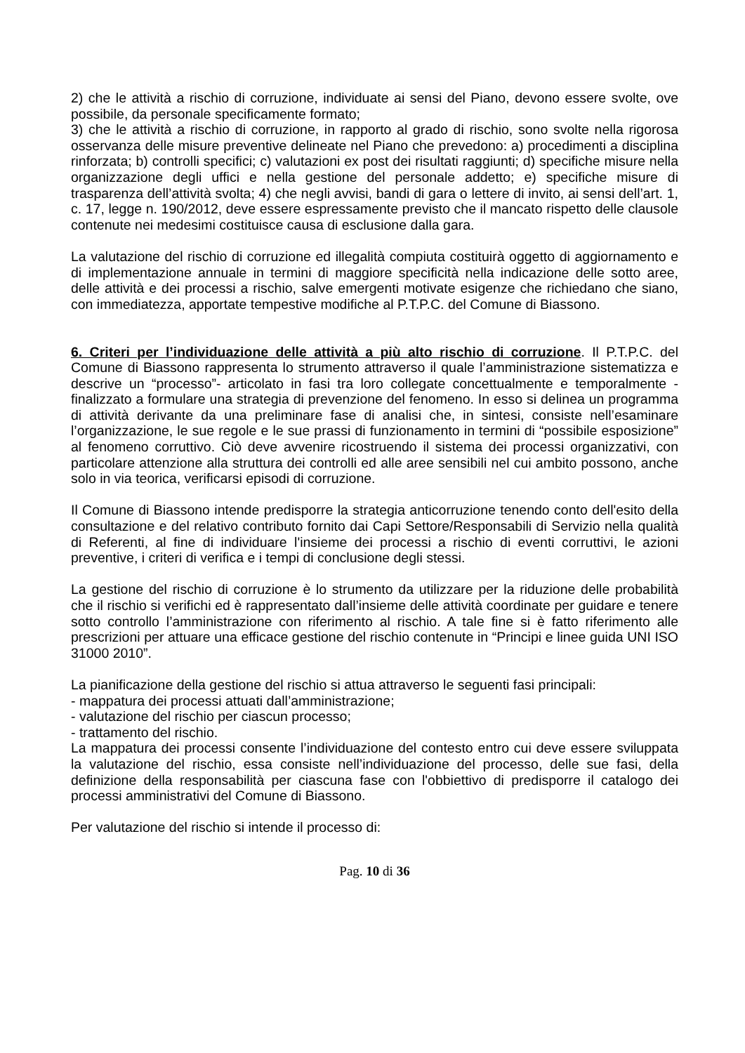2) che le attività a rischio di corruzione, individuate ai sensi del Piano, devono essere svolte, ove possibile, da personale specificamente formato;
3) che le attività a rischio di corruzione, in rapporto al grado di rischio, sono svolte nella rigorosa osservanza delle misure preventive delineate nel Piano che prevedono: a) procedimenti a disciplina rinforzata; b) controlli specifici; c) valutazioni ex post dei risultati raggiunti; d) specifiche misure nella organizzazione degli uffici e nella gestione del personale addetto; e) specifiche misure di trasparenza dell’attività svolta; 4) che negli avvisi, bandi di gara o lettere di invito, ai sensi dell’art. 1, c. 17, legge n. 190/2012, deve essere espressamente previsto che il mancato rispetto delle clausole contenute nei medesimi costituisce causa di esclusione dalla gara.
La valutazione del rischio di corruzione ed illegalità compiuta costituirà oggetto di aggiornamento e di implementazione annuale in termini di maggiore specificità nella indicazione delle sotto aree, delle attività e dei processi a rischio, salve emergenti motivate esigenze che richiedano che siano, con immediatezza, apportate tempestive modifiche al P.T.P.C. del Comune di Biassono.
6. Criteri per l’individuazione delle attività a più alto rischio di corruzione. Il P.T.P.C. del Comune di Biassono rappresenta lo strumento attraverso il quale l’amministrazione sistematizza e descrive un “processo”- articolato in fasi tra loro collegate concettualmente e temporalmente - finalizzato a formulare una strategia di prevenzione del fenomeno. In esso si delinea un programma di attività derivante da una preliminare fase di analisi che, in sintesi, consiste nell’esaminare l’organizzazione, le sue regole e le sue prassi di funzionamento in termini di “possibile esposizione” al fenomeno corruttivo. Ciò deve avvenire ricostruendo il sistema dei processi organizzativi, con particolare attenzione alla struttura dei controlli ed alle aree sensibili nel cui ambito possono, anche solo in via teorica, verificarsi episodi di corruzione.
Il Comune di Biassono intende predisporre la strategia anticorruzione tenendo conto dell'esito della consultazione e del relativo contributo fornito dai Capi Settore/Responsabili di Servizio nella qualità di Referenti, al fine di individuare l'insieme dei processi a rischio di eventi corruttivi, le azioni preventive, i criteri di verifica e i tempi di conclusione degli stessi.
La gestione del rischio di corruzione è lo strumento da utilizzare per la riduzione delle probabilità che il rischio si verifichi ed è rappresentato dall’insieme delle attività coordinate per guidare e tenere sotto controllo l’amministrazione con riferimento al rischio. A tale fine si è fatto riferimento alle prescrizioni per attuare una efficace gestione del rischio contenute in “Principi e linee guida UNI ISO 31000 2010”.
La pianificazione della gestione del rischio si attua attraverso le seguenti fasi principali:
- mappatura dei processi attuati dall’amministrazione;
- valutazione del rischio per ciascun processo;
- trattamento del rischio.
La mappatura dei processi consente l’individuazione del contesto entro cui deve essere sviluppata la valutazione del rischio, essa consiste nell’individuazione del processo, delle sue fasi, della definizione della responsabilità per ciascuna fase con l'obbiettivo di predisporre il catalogo dei processi amministrativi del Comune di Biassono.
Per valutazione del rischio si intende il processo di:
Pag. 10 di 36